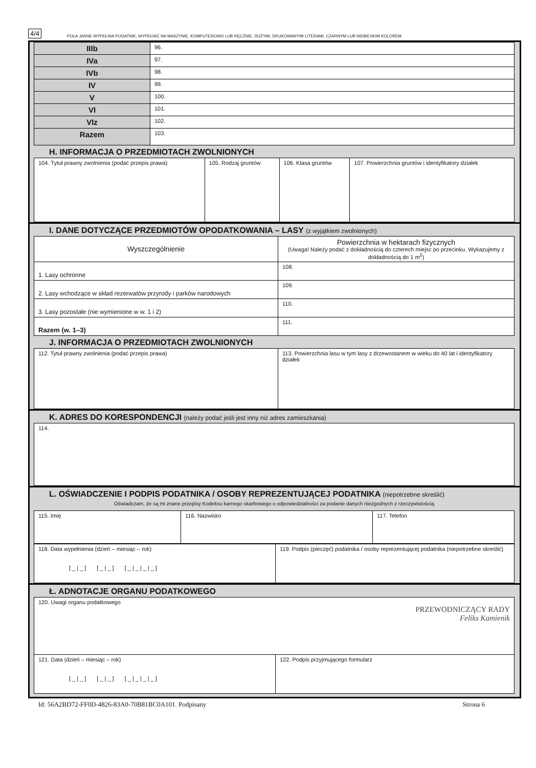4/4 POLA JASNE WYPEŁNIA PODATNIK, WYPEŁNIĆ NA MASZYNIE, KOMPUTEROWO LUB RĘCZNIE, DUŻYMI, DRUKOWANYMI LITERAMI, CZARNYM LUB NIEBIESKIM KOLOREM
| IIIb | 96. |
| IVa | 97. |
| IVb | 98. |
| IV | 99. |
| V | 100. |
| VI | 101. |
| VIz | 102. |
| Razem | 103. |
H. INFORMACJA O PRZEDMIOTACH ZWOLNIONYCH
| 104. Tytuł prawny zwolnienia (podać przepis prawa) | 105. Rodzaj gruntów | 106. Klasa gruntów | 107. Powierzchnia gruntów i identyfikatory działek |
I. DANE DOTYCZĄCE PRZEDMIOTÓW OPODATKOWANIA – LASY (z wyjątkiem zwolnionych)
| Wyszczególnienie | Powierzchnia w hektarach fizycznych (Uwaga! Należy podać z dokładnością do czterech miejsc po przecinku. Wykazujemy z dokładnością do 1 m<sup>2</sup>) |
| 1. Lasy ochronne | 108. |
| 2. Lasy wchodzące w skład rezerwatów przyrody i parków narodowych | 109. |
| 3. Lasy pozostałe (nie wymienione w w. 1 i 2) | 110. |
| Razem (w. 1–3) | 111. |
J. INFORMACJA O PRZEDMIOTACH ZWOLNIONYCH
| 112. Tytuł prawny zwolnienia (podać przepis prawa) | 113. Powierzchnia lasu w tym lasy z drzewostanem w wieku do 40 lat i identyfikatory działek |
K. ADRES DO KORESPONDENCJI (należy podać jeśli jest inny niż adres zamieszkania)
| 114. |
L. OŚWIADCZENIE I PODPIS PODATNIKA / OSOBY REPREZENTUJĄCEJ PODATNIKA (niepotrzebne skreślić)
Oświadczam, że są mi znane przepisy Kodeksu karnego skarbowego o odpowiedzialności za podanie danych niezgodnych z rzeczywistością.
| 115. Imię | 116. Nazwisko | 117. Telefon |
| 118. Data wypełnienia (dzień – miesiąc – rok) [_/_] [_/_] [_/_/_/_] | 119. Podpis (pieczęć) podatnika / osoby reprezentującej podatnika (niepotrzebne skreślić) |
Ł. ADNOTACJE ORGANU PODATKOWEGO
| 120. Uwagi organu podatkowego PRZEWODNICZĄCY RADY Feliks Kamienik | |
| 121. Data (dzień – miesiąc – rok) [_/_] [_/_] [_/_/_/_] | 122. Podpis przyjmującego formularz |
Id: 56A2BD72-FF0D-4826-83A0-70B81BC0A101. Podpisany Strona 6